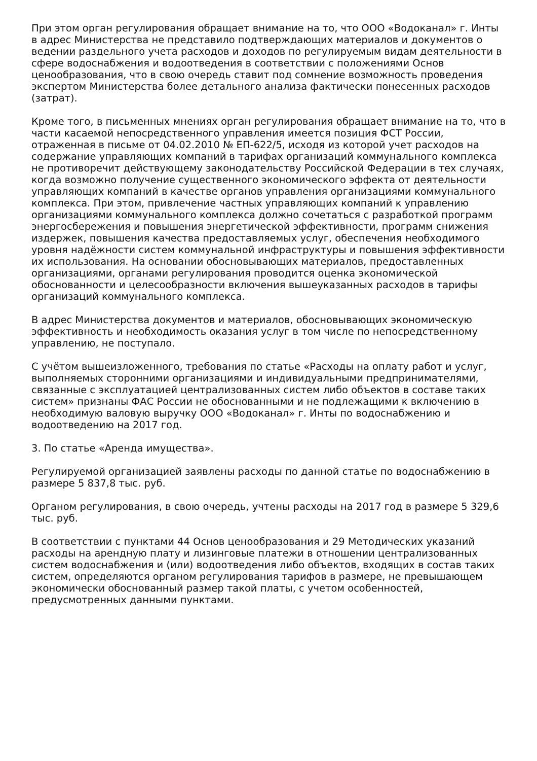При этом орган регулирования обращает внимание на то, что ООО «Водоканал» г. Инты в адрес Министерства не представило подтверждающих материалов и документов о ведении раздельного учета расходов и доходов по регулируемым видам деятельности в сфере водоснабжения и водоотведения в соответствии с положениями Основ ценообразования, что в свою очередь ставит под сомнение возможность проведения экспертом Министерства более детального анализа фактически понесенных расходов (затрат).
Кроме того, в письменных мнениях орган регулирования обращает внимание на то, что в части касаемой непосредственного управления имеется позиция ФСТ России, отраженная в письме от 04.02.2010 № ЕП-622/5, исходя из которой учет расходов на содержание управляющих компаний в тарифах организаций коммунального комплекса не противоречит действующему законодательству Российской Федерации в тех случаях, когда возможно получение существенного экономического эффекта от деятельности управляющих компаний в качестве органов управления организациями коммунального комплекса. При этом, привлечение частных управляющих компаний к управлению организациями коммунального комплекса должно сочетаться с разработкой программ энергосбережения и повышения энергетической эффективности, программ снижения издержек, повышения качества предоставляемых услуг, обеспечения необходимого уровня надёжности систем коммунальной инфраструктуры и повышения эффективности их использования. На основании обосновывающих материалов, предоставленных организациями, органами регулирования проводится оценка экономической обоснованности и целесообразности включения вышеуказанных расходов в тарифы организаций коммунального комплекса.
В адрес Министерства документов и материалов, обосновывающих экономическую эффективность и необходимость оказания услуг в том числе по непосредственному управлению, не поступало.
С учётом вышеизложенного, требования по статье «Расходы на оплату работ и услуг, выполняемых сторонними организациями и индивидуальными предпринимателями, связанные с эксплуатацией централизованных систем либо объектов в составе таких систем» признаны ФАС России не обоснованными и не подлежащими к включению в необходимую валовую выручку ООО «Водоканал» г. Инты по водоснабжению и водоотведению на 2017 год.
3. По статье «Аренда имущества».
Регулируемой организацией заявлены расходы по данной статье по водоснабжению в размере 5 837,8 тыс. руб.
Органом регулирования, в свою очередь, учтены расходы на 2017 год в размере 5 329,6 тыс. руб.
В соответствии с пунктами 44 Основ ценообразования и 29 Методических указаний расходы на арендную плату и лизинговые платежи в отношении централизованных систем водоснабжения и (или) водоотведения либо объектов, входящих в состав таких систем, определяются органом регулирования тарифов в размере, не превышающем экономически обоснованный размер такой платы, с учетом особенностей, предусмотренных данными пунктами.